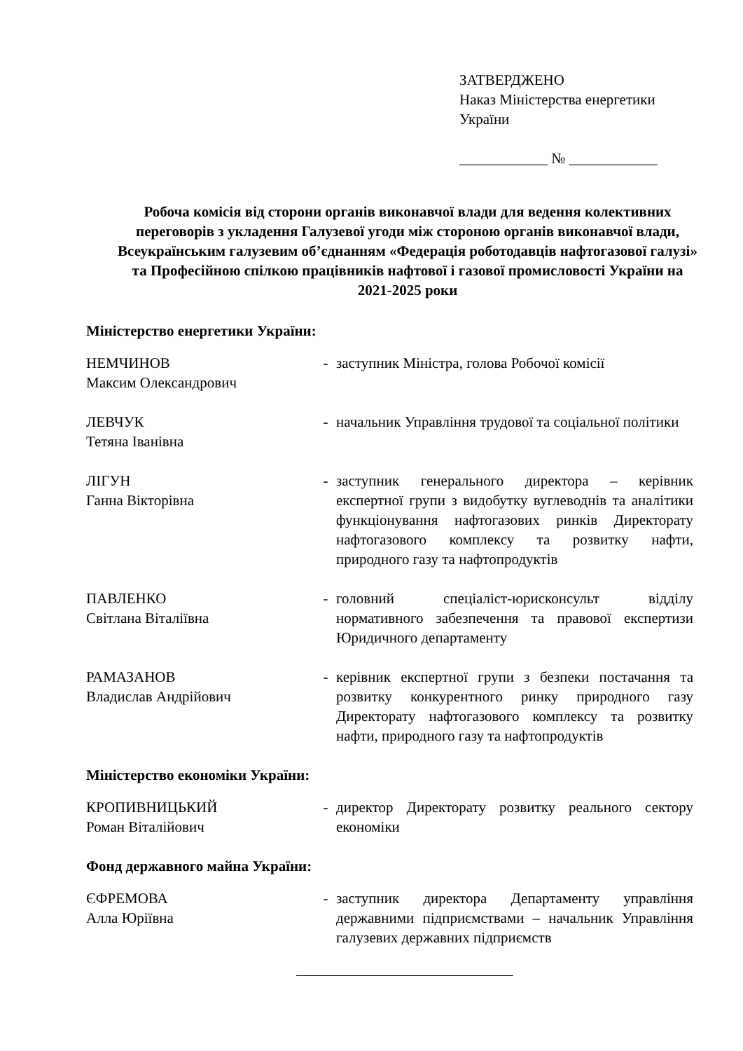ЗАТВЕРДЖЕНО
Наказ Міністерства енергетики
України
____________ № ____________
Робоча комісія від сторони органів виконавчої влади для ведення колективних переговорів з укладення Галузевої угоди між стороною органів виконавчої влади, Всеукраїнським галузевим об’єднанням «Федерація роботодавців нафтогазової галузі» та Професійною спілкою працівників нафтової і газової промисловості України на 2021-2025 роки
Міністерство енергетики України:
НЕМЧИНОВ
Максим Олександрович
- заступник Міністра, голова Робочої комісії
ЛЕВЧУК
Тетяна Іванівна
- начальник Управління трудової та соціальної політики
ЛІГУН
Ганна Вікторівна
- заступник генерального директора – керівник експертної групи з видобутку вуглеводнів та аналітики функціонування нафтогазових ринків Директорату нафтогазового комплексу та розвитку нафти, природного газу та нафтопродуктів
ПАВЛЕНКО
Світлана Віталіївна
- головний спеціаліст-юрисконсульт відділу нормативного забезпечення та правової експертизи Юридичного департаменту
РАМАЗАНОВ
Владислав Андрійович
- керівник експертної групи з безпеки постачання та розвитку конкурентного ринку природного газу Директорату нафтогазового комплексу та розвитку нафти, природного газу та нафтопродуктів
Міністерство економіки України:
КРОПИВНИЦЬКИЙ
Роман Віталійович
- директор Директорату розвитку реального сектору економіки
Фонд державного майна України:
ЄФРЕМОВА
Алла Юріївна
- заступник директора Департаменту управління державними підприємствами – начальник Управління галузевих державних підприємств